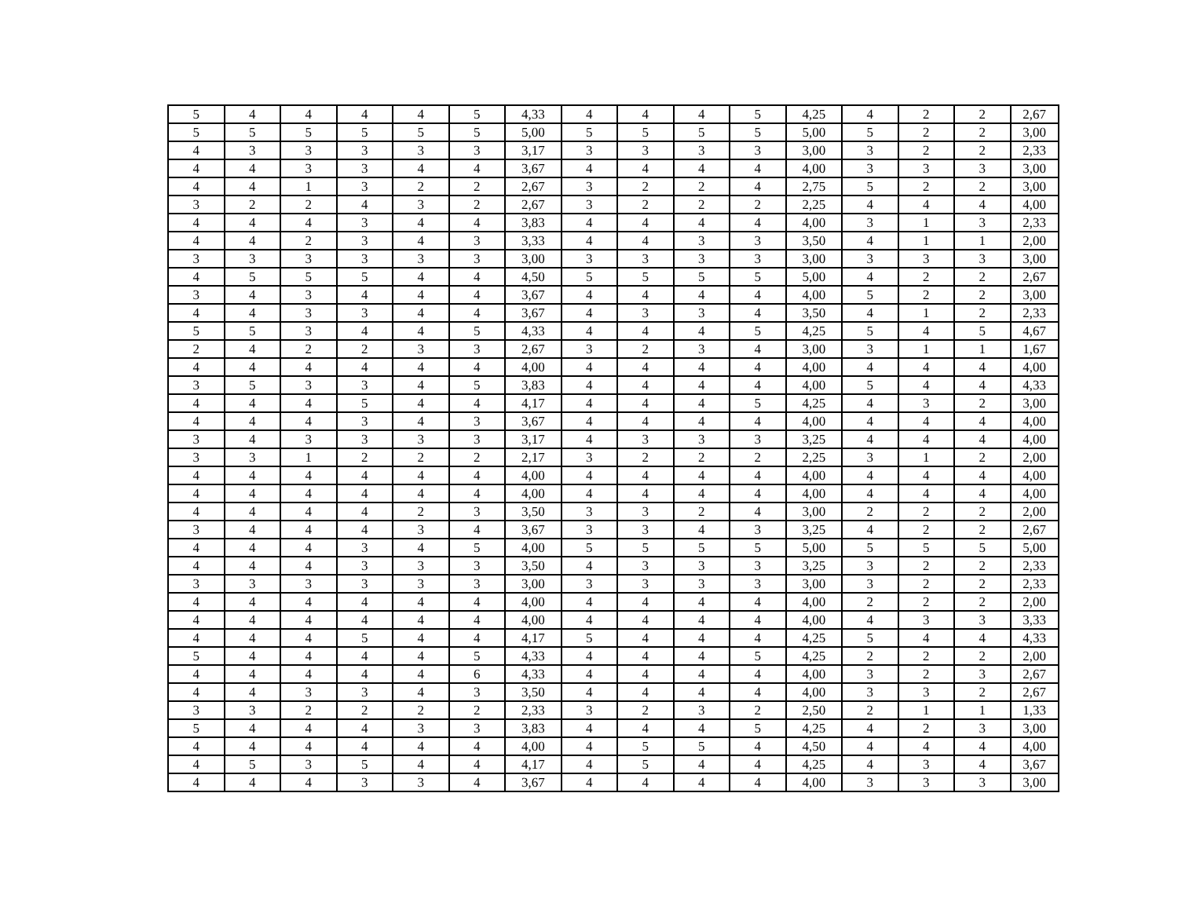| 5 | 4 | 4 | 4 | 4 | 5 | 4,33 | 4 | 4 | 4 | 5 | 4,25 | 4 | 2 | 2 | 2,67 |
| 5 | 5 | 5 | 5 | 5 | 5 | 5,00 | 5 | 5 | 5 | 5 | 5,00 | 5 | 2 | 2 | 3,00 |
| 4 | 3 | 3 | 3 | 3 | 3 | 3,17 | 3 | 3 | 3 | 3 | 3,00 | 3 | 2 | 2 | 2,33 |
| 4 | 4 | 3 | 3 | 4 | 4 | 3,67 | 4 | 4 | 4 | 4 | 4,00 | 3 | 3 | 3 | 3,00 |
| 4 | 4 | 1 | 3 | 2 | 2 | 2,67 | 3 | 2 | 2 | 4 | 2,75 | 5 | 2 | 2 | 3,00 |
| 3 | 2 | 2 | 4 | 3 | 2 | 2,67 | 3 | 2 | 2 | 2 | 2,25 | 4 | 4 | 4 | 4,00 |
| 4 | 4 | 4 | 3 | 4 | 4 | 3,83 | 4 | 4 | 4 | 4 | 4,00 | 3 | 1 | 3 | 2,33 |
| 4 | 4 | 2 | 3 | 4 | 3 | 3,33 | 4 | 4 | 3 | 3 | 3,50 | 4 | 1 | 1 | 2,00 |
| 3 | 3 | 3 | 3 | 3 | 3 | 3,00 | 3 | 3 | 3 | 3 | 3,00 | 3 | 3 | 3 | 3,00 |
| 4 | 5 | 5 | 5 | 4 | 4 | 4,50 | 5 | 5 | 5 | 5 | 5,00 | 4 | 2 | 2 | 2,67 |
| 3 | 4 | 3 | 4 | 4 | 4 | 3,67 | 4 | 4 | 4 | 4 | 4,00 | 5 | 2 | 2 | 3,00 |
| 4 | 4 | 3 | 3 | 4 | 4 | 3,67 | 4 | 3 | 3 | 4 | 3,50 | 4 | 1 | 2 | 2,33 |
| 5 | 5 | 3 | 4 | 4 | 5 | 4,33 | 4 | 4 | 4 | 5 | 4,25 | 5 | 4 | 5 | 4,67 |
| 2 | 4 | 2 | 2 | 3 | 3 | 2,67 | 3 | 2 | 3 | 4 | 3,00 | 3 | 1 | 1 | 1,67 |
| 4 | 4 | 4 | 4 | 4 | 4 | 4,00 | 4 | 4 | 4 | 4 | 4,00 | 4 | 4 | 4 | 4,00 |
| 3 | 5 | 3 | 3 | 4 | 5 | 3,83 | 4 | 4 | 4 | 4 | 4,00 | 5 | 4 | 4 | 4,33 |
| 4 | 4 | 4 | 5 | 4 | 4 | 4,17 | 4 | 4 | 4 | 5 | 4,25 | 4 | 3 | 2 | 3,00 |
| 4 | 4 | 4 | 3 | 4 | 3 | 3,67 | 4 | 4 | 4 | 4 | 4,00 | 4 | 4 | 4 | 4,00 |
| 3 | 4 | 3 | 3 | 3 | 3 | 3,17 | 4 | 3 | 3 | 3 | 3,25 | 4 | 4 | 4 | 4,00 |
| 3 | 3 | 1 | 2 | 2 | 2 | 2,17 | 3 | 2 | 2 | 2 | 2,25 | 3 | 1 | 2 | 2,00 |
| 4 | 4 | 4 | 4 | 4 | 4 | 4,00 | 4 | 4 | 4 | 4 | 4,00 | 4 | 4 | 4 | 4,00 |
| 4 | 4 | 4 | 4 | 4 | 4 | 4,00 | 4 | 4 | 4 | 4 | 4,00 | 4 | 4 | 4 | 4,00 |
| 4 | 4 | 4 | 4 | 2 | 3 | 3,50 | 3 | 3 | 2 | 4 | 3,00 | 2 | 2 | 2 | 2,00 |
| 3 | 4 | 4 | 4 | 3 | 4 | 3,67 | 3 | 3 | 4 | 3 | 3,25 | 4 | 2 | 2 | 2,67 |
| 4 | 4 | 4 | 3 | 4 | 5 | 4,00 | 5 | 5 | 5 | 5 | 5,00 | 5 | 5 | 5 | 5,00 |
| 4 | 4 | 4 | 3 | 3 | 3 | 3,50 | 4 | 3 | 3 | 3 | 3,25 | 3 | 2 | 2 | 2,33 |
| 3 | 3 | 3 | 3 | 3 | 3 | 3,00 | 3 | 3 | 3 | 3 | 3,00 | 3 | 2 | 2 | 2,33 |
| 4 | 4 | 4 | 4 | 4 | 4 | 4,00 | 4 | 4 | 4 | 4 | 4,00 | 2 | 2 | 2 | 2,00 |
| 4 | 4 | 4 | 4 | 4 | 4 | 4,00 | 4 | 4 | 4 | 4 | 4,00 | 4 | 3 | 3 | 3,33 |
| 4 | 4 | 4 | 5 | 4 | 4 | 4,17 | 5 | 4 | 4 | 4 | 4,25 | 5 | 4 | 4 | 4,33 |
| 5 | 4 | 4 | 4 | 4 | 5 | 4,33 | 4 | 4 | 4 | 5 | 4,25 | 2 | 2 | 2 | 2,00 |
| 4 | 4 | 4 | 4 | 4 | 6 | 4,33 | 4 | 4 | 4 | 4 | 4,00 | 3 | 2 | 3 | 2,67 |
| 4 | 4 | 3 | 3 | 4 | 3 | 3,50 | 4 | 4 | 4 | 4 | 4,00 | 3 | 3 | 2 | 2,67 |
| 3 | 3 | 2 | 2 | 2 | 2 | 2,33 | 3 | 2 | 3 | 2 | 2,50 | 2 | 1 | 1 | 1,33 |
| 5 | 4 | 4 | 4 | 3 | 3 | 3,83 | 4 | 4 | 4 | 5 | 4,25 | 4 | 2 | 3 | 3,00 |
| 4 | 4 | 4 | 4 | 4 | 4 | 4,00 | 4 | 5 | 5 | 4 | 4,50 | 4 | 4 | 4 | 4,00 |
| 4 | 5 | 3 | 5 | 4 | 4 | 4,17 | 4 | 5 | 4 | 4 | 4,25 | 4 | 3 | 4 | 3,67 |
| 4 | 4 | 4 | 3 | 3 | 4 | 3,67 | 4 | 4 | 4 | 4 | 4,00 | 3 | 3 | 3 | 3,00 |